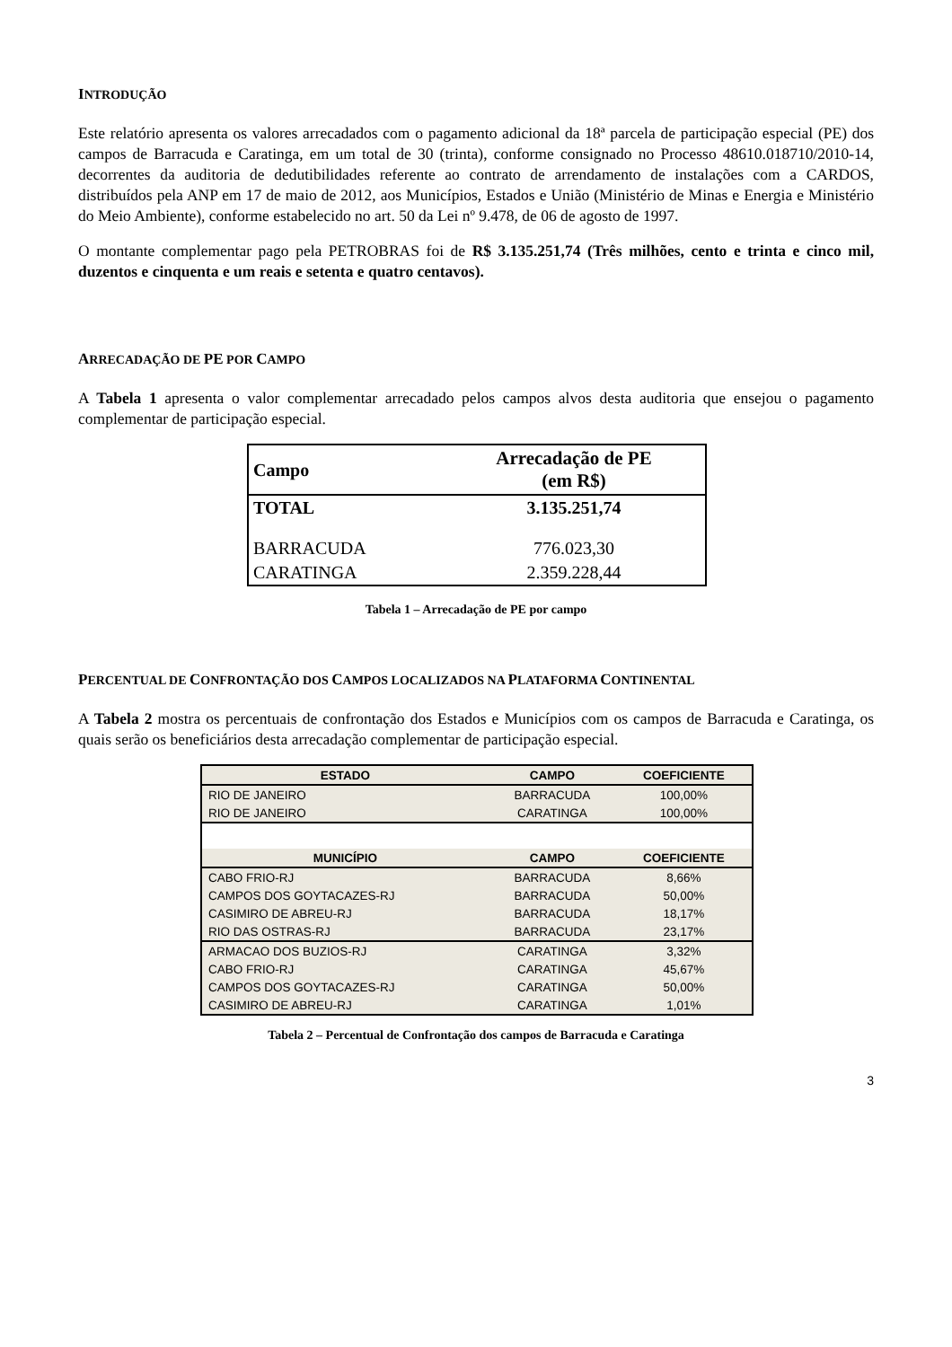INTRODUÇÃO
Este relatório apresenta os valores arrecadados com o pagamento adicional da 18ª parcela de participação especial (PE) dos campos de Barracuda e Caratinga, em um total de 30 (trinta), conforme consignado no Processo 48610.018710/2010-14, decorrentes da auditoria de dedutibilidades referente ao contrato de arrendamento de instalações com a CARDOS, distribuídos pela ANP em 17 de maio de 2012, aos Municípios, Estados e União (Ministério de Minas e Energia e Ministério do Meio Ambiente), conforme estabelecido no art. 50 da Lei nº 9.478, de 06 de agosto de 1997.
O montante complementar pago pela PETROBRAS foi de R$ 3.135.251,74 (Três milhões, cento e trinta e cinco mil, duzentos e cinquenta e um reais e setenta e quatro centavos).
ARRECADAÇÃO DE PE POR CAMPO
A Tabela 1 apresenta o valor complementar arrecadado pelos campos alvos desta auditoria que ensejou o pagamento complementar de participação especial.
| Campo | Arrecadação de PE (em R$) |
| --- | --- |
| TOTAL | 3.135.251,74 |
| BARRACUDA | 776.023,30 |
| CARATINGA | 2.359.228,44 |
Tabela 1 – Arrecadação de PE por campo
PERCENTUAL DE CONFRONTAÇÃO DOS CAMPOS LOCALIZADOS NA PLATAFORMA CONTINENTAL
A Tabela 2 mostra os percentuais de confrontação dos Estados e Municípios com os campos de Barracuda e Caratinga, os quais serão os beneficiários desta arrecadação complementar de participação especial.
| ESTADO | CAMPO | COEFICIENTE |
| --- | --- | --- |
| RIO DE JANEIRO | BARRACUDA | 100,00% |
| RIO DE JANEIRO | CARATINGA | 100,00% |
| MUNICÍPIO | CAMPO | COEFICIENTE |
| CABO FRIO-RJ | BARRACUDA | 8,66% |
| CAMPOS DOS GOYTACAZES-RJ | BARRACUDA | 50,00% |
| CASIMIRO DE ABREU-RJ | BARRACUDA | 18,17% |
| RIO DAS OSTRAS-RJ | BARRACUDA | 23,17% |
| ARMACAO DOS BUZIOS-RJ | CARATINGA | 3,32% |
| CABO FRIO-RJ | CARATINGA | 45,67% |
| CAMPOS DOS GOYTACAZES-RJ | CARATINGA | 50,00% |
| CASIMIRO DE ABREU-RJ | CARATINGA | 1,01% |
Tabela 2 – Percentual de Confrontação dos campos de Barracuda e Caratinga
3